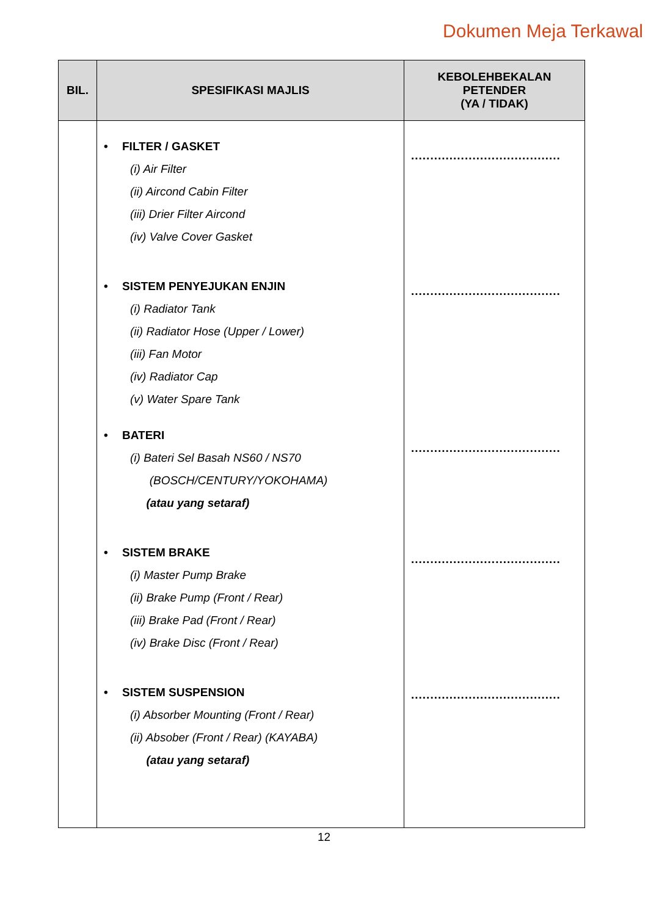Dokumen Meja Terkawal
| BIL. | SPESIFIKASI MAJLIS | KEBOLEHBEKALAN PETENDER (YA / TIDAK) |
| --- | --- | --- |
| | • FILTER / GASKET (i) Air Filter (ii) Aircond Cabin Filter (iii) Drier Filter Aircond (iv) Valve Cover Gasket • SISTEM PENYEJUKAN ENJIN (i) Radiator Tank (ii) Radiator Hose (Upper / Lower) (iii) Fan Motor (iv) Radiator Cap (v) Water Spare Tank • BATERI (i) Bateri Sel Basah NS60 / NS70 (BOSCH/CENTURY/YOKOHAMA) (atau yang setaraf) • SISTEM BRAKE (i) Master Pump Brake (ii) Brake Pump (Front / Rear) (iii) Brake Pad (Front / Rear) (iv) Brake Disc (Front / Rear) • SISTEM SUSPENSION (i) Absorber Mounting (Front / Rear) (ii) Absober (Front / Rear) (KAYABA) (atau yang setaraf) | ....................................... ....................................... ....................................... ....................................... ....................................... |
12